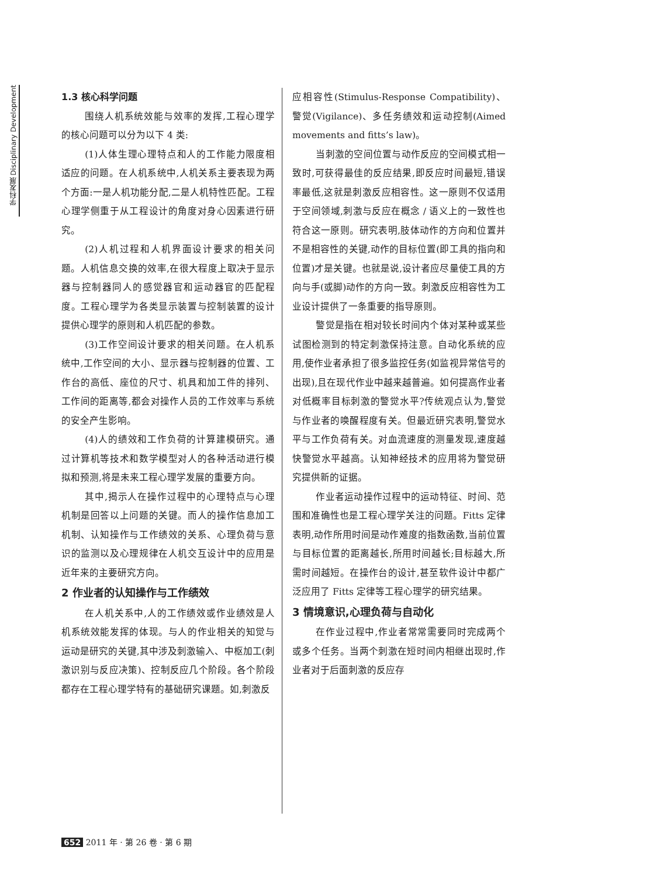学科发展 Disciplinary Development
1.3 核心科学问题
围绕人机系统效能与效率的发挥,工程心理学的核心问题可以分为以下 4 类:
(1)人体生理心理特点和人的工作能力限度相适应的问题。在人机系统中,人机关系主要表现为两个方面:一是人机功能分配,二是人机特性匹配。工程心理学侧重于从工程设计的角度对身心因素进行研究。
(2)人机过程和人机界面设计要求的相关问题。人机信息交换的效率,在很大程度上取决于显示器与控制器同人的感觉器官和运动器官的匹配程度。工程心理学为各类显示装置与控制装置的设计提供心理学的原则和人机匹配的参数。
(3)工作空间设计要求的相关问题。在人机系统中,工作空间的大小、显示器与控制器的位置、工作台的高低、座位的尺寸、机具和加工件的排列、工作间的距离等,都会对操作人员的工作效率与系统的安全产生影响。
(4)人的绩效和工作负荷的计算建模研究。通过计算机等技术和数学模型对人的各种活动进行模拟和预测,将是未来工程心理学发展的重要方向。
其中,揭示人在操作过程中的心理特点与心理机制是回答以上问题的关键。而人的操作信息加工机制、认知操作与工作绩效的关系、心理负荷与意识的监测以及心理规律在人机交互设计中的应用是近年来的主要研究方向。
2 作业者的认知操作与工作绩效
在人机关系中,人的工作绩效或作业绩效是人机系统效能发挥的体现。与人的作业相关的知觉与运动是研究的关键,其中涉及刺激输入、中枢加工(刺激识别与反应决策)、控制反应几个阶段。各个阶段都存在工程心理学特有的基础研究课题。如,刺激反
应相容性(Stimulus-Response Compatibility)、警觉(Vigilance)、多任务绩效和运动控制(Aimed movements and fitts’s law)。
当刺激的空间位置与动作反应的空间模式相一致时,可获得最佳的反应结果,即反应时间最短,错误率最低,这就是刺激反应相容性。这一原则不仅适用于空间领域,刺激与反应在概念 / 语义上的一致性也符合这一原则。研究表明,肢体动作的方向和位置并不是相容性的关键,动作的目标位置(即工具的指向和位置)才是关键。也就是说,设计者应尽量使工具的方向与手(或脚)动作的方向一致。刺激反应相容性为工业设计提供了一条重要的指导原则。
警觉是指在相对较长时间内个体对某种或某些试图检测到的特定刺激保持注意。自动化系统的应用,使作业者承担了很多监控任务(如监视异常信号的出现),且在现代作业中越来越普遍。如何提高作业者对低概率目标刺激的警觉水平?传统观点认为,警觉与作业者的唤醒程度有关。但最近研究表明,警觉水平与工作负荷有关。对血流速度的测量发现,速度越快警觉水平越高。认知神经技术的应用将为警觉研究提供新的证据。
作业者运动操作过程中的运动特征、时间、范围和准确性也是工程心理学关注的问题。Fitts 定律表明,动作所用时间是动作难度的指数函数,当前位置与目标位置的距离越长,所用时间越长;目标越大,所需时间越短。在操作台的设计,甚至软件设计中都广泛应用了 Fitts 定律等工程心理学的研究结果。
3 情境意识,心理负荷与自动化
在作业过程中,作业者常常需要同时完成两个或多个任务。当两个刺激在短时间内相继出现时,作业者对于后面刺激的反应存
652 2011 年 · 第 26 卷 · 第 6 期